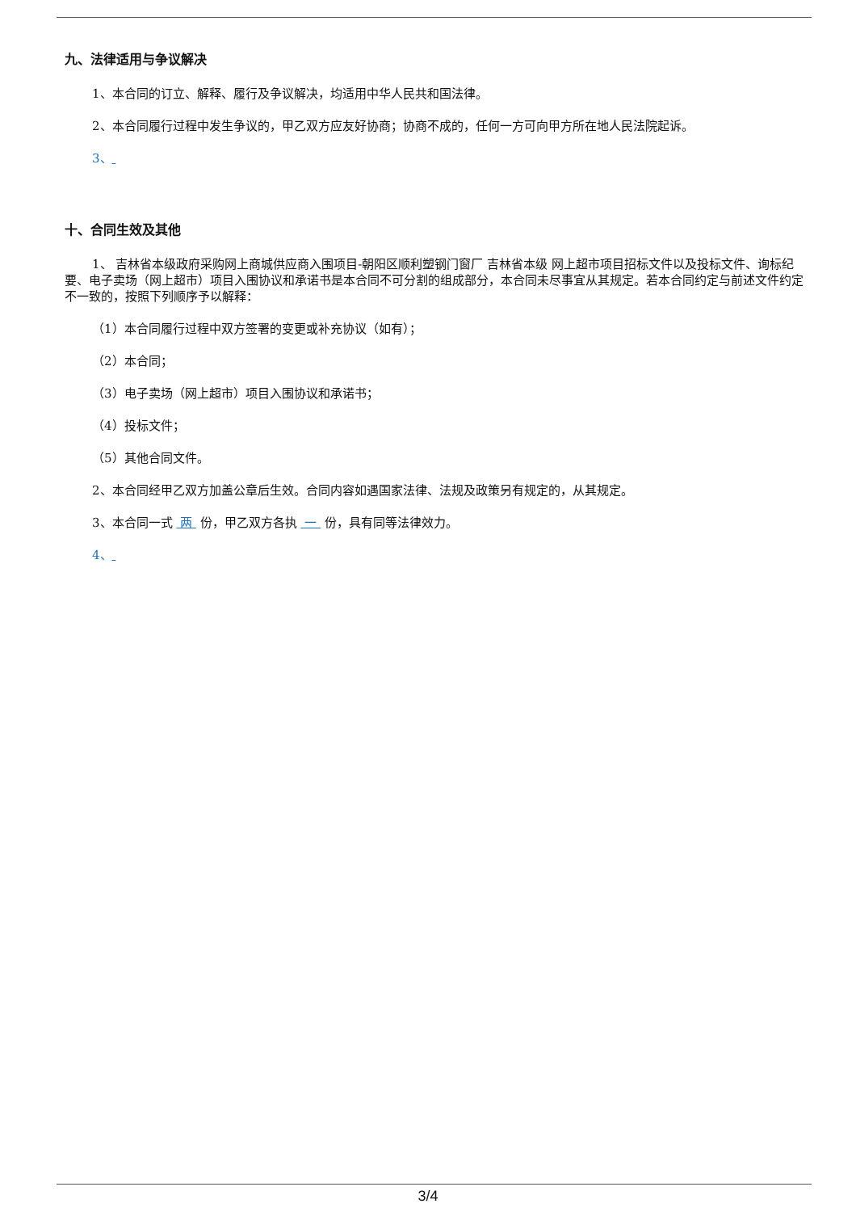九、法律适用与争议解决
1、本合同的订立、解释、履行及争议解决，均适用中华人民共和国法律。
2、本合同履行过程中发生争议的，甲乙双方应友好协商；协商不成的，任何一方可向甲方所在地人民法院起诉。
3、
十、合同生效及其他
1、 吉林省本级政府采购网上商城供应商入围项目-朝阳区顺利塑钢门窗厂 吉林省本级 网上超市项目招标文件以及投标文件、询标纪要、电子卖场（网上超市）项目入围协议和承诺书是本合同不可分割的组成部分，本合同未尽事宜从其规定。若本合同约定与前述文件约定不一致的，按照下列顺序予以解释：
（1）本合同履行过程中双方签署的变更或补充协议（如有）；
（2）本合同；
（3）电子卖场（网上超市）项目入围协议和承诺书；
（4）投标文件；
（5）其他合同文件。
2、本合同经甲乙双方加盖公章后生效。合同内容如遇国家法律、法规及政策另有规定的，从其规定。
3、本合同一式 两 份，甲乙双方各执 一 份，具有同等法律效力。
4、
3/4